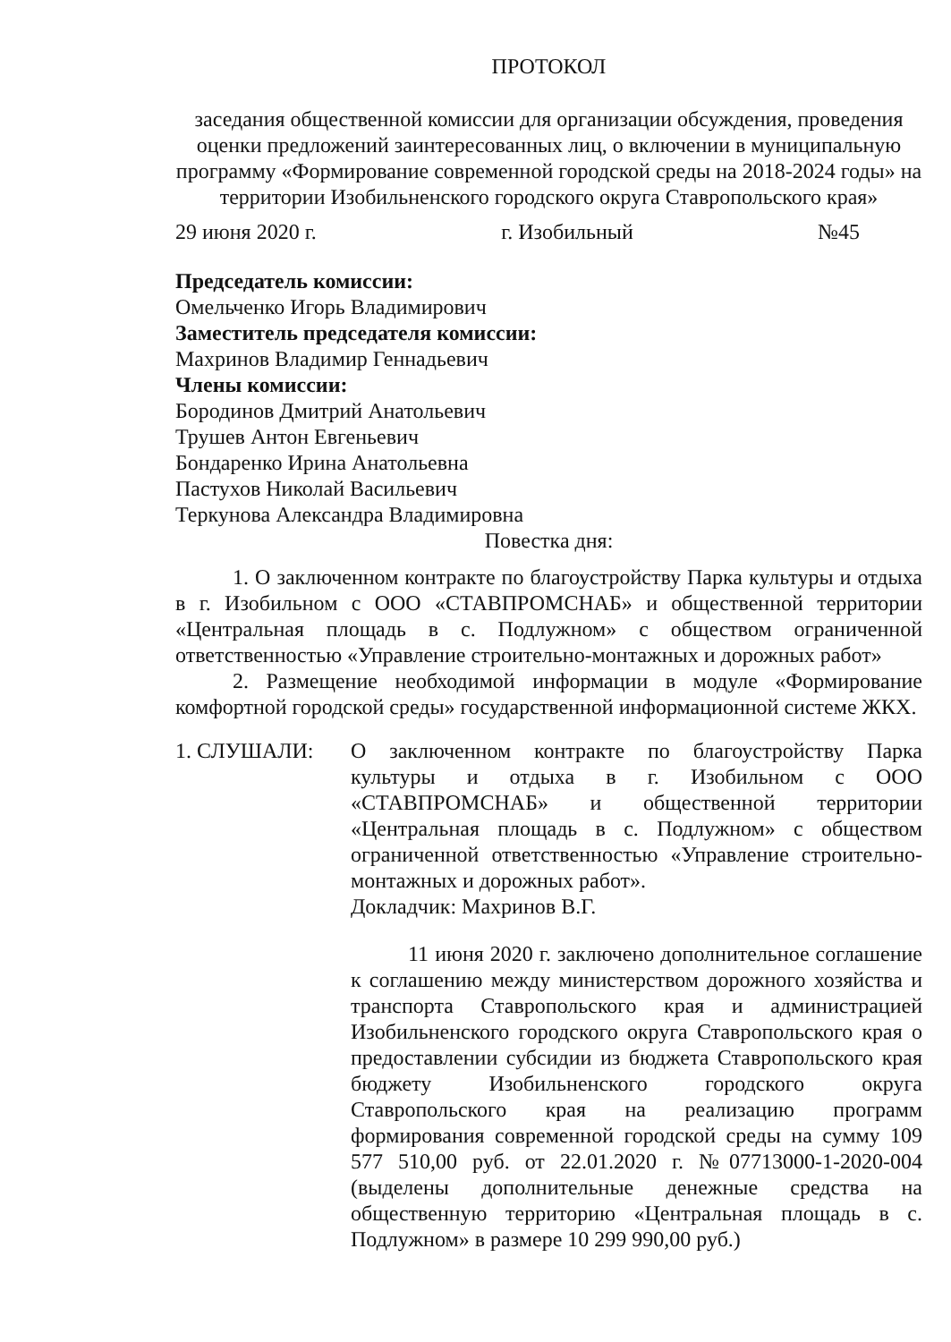ПРОТОКОЛ
заседания общественной комиссии для организации обсуждения, проведения оценки предложений заинтересованных лиц, о включении в муниципальную программу «Формирование современной городской среды на 2018-2024 годы» на территории Изобильненского городского округа Ставропольского края»
29 июня 2020 г. г. Изобильный №45
Председатель комиссии:
Омельченко Игорь Владимирович
Заместитель председателя комиссии:
Махринов Владимир Геннадьевич
Члены комиссии:
Бородинов Дмитрий Анатольевич
Трушев Антон Евгеньевич
Бондаренко Ирина Анатольевна
Пастухов Николай Васильевич
Теркунова Александра Владимировна
Повестка дня:
1. О заключенном контракте по благоустройству Парка культуры и отдыха в г. Изобильном с ООО «СТАВПРОМСНАБ» и общественной территории «Центральная площадь в с. Подлужном» с обществом ограниченной ответственностью «Управление строительно-монтажных и дорожных работ»
2. Размещение необходимой информации в модуле «Формирование комфортной городской среды» государственной информационной системе ЖКХ.
1. СЛУШАЛИ: О заключенном контракте по благоустройству Парка культуры и отдыха в г. Изобильном с ООО «СТАВПРОМСНАБ» и общественной территории «Центральная площадь в с. Подлужном» с обществом ограниченной ответственностью «Управление строительно-монтажных и дорожных работ».
Докладчик: Махринов В.Г.
11 июня 2020 г. заключено дополнительное соглашение к соглашению между министерством дорожного хозяйства и транспорта Ставропольского края и администрацией Изобильненского городского округа Ставропольского края о предоставлении субсидии из бюджета Ставропольского края бюджету Изобильненского городского округа Ставропольского края на реализацию программ формирования современной городской среды на сумму 109 577 510,00 руб. от 22.01.2020 г. №07713000-1-2020-004 (выделены дополнительные денежные средства на общественную территорию «Центральная площадь в с. Подлужном» в размере 10 299 990,00 руб.)